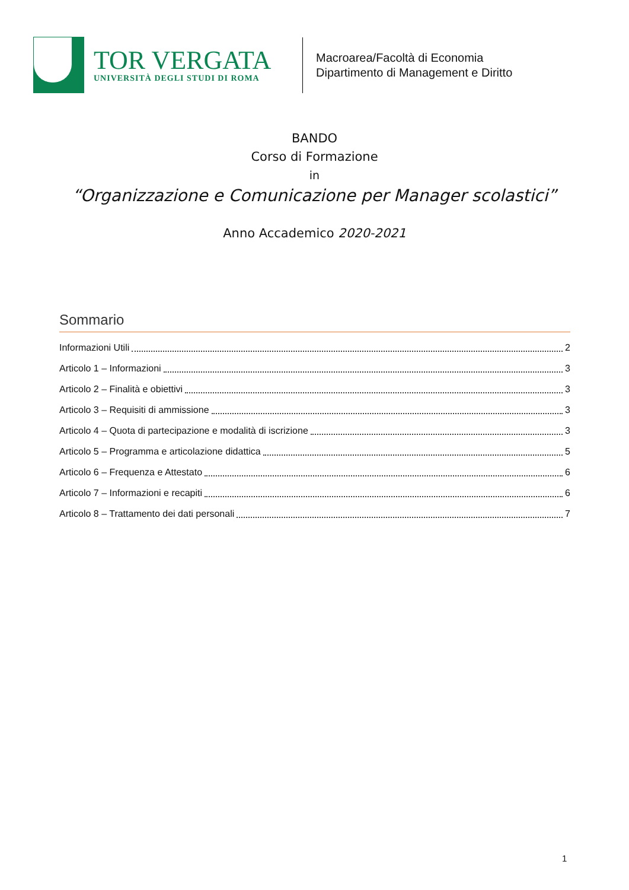TOR VERGATA
UNIVERSITÀ DEGLI STUDI DI ROMA
Macroarea/Facoltà di Economia
Dipartimento di Management e Diritto
BANDO
Corso di Formazione
in
“Organizzazione e Comunicazione per Manager scolastici”
Anno Accademico 2020-2021
Sommario
Informazioni Utili 2
Articolo 1 – Informazioni 3
Articolo 2 – Finalità e obiettivi 3
Articolo 3 – Requisiti di ammissione 3
Articolo 4 – Quota di partecipazione e modalità di iscrizione 3
Articolo 5 – Programma e articolazione didattica 5
Articolo 6 – Frequenza e Attestato 6
Articolo 7 – Informazioni e recapiti 6
Articolo 8 – Trattamento dei dati personali 7
1